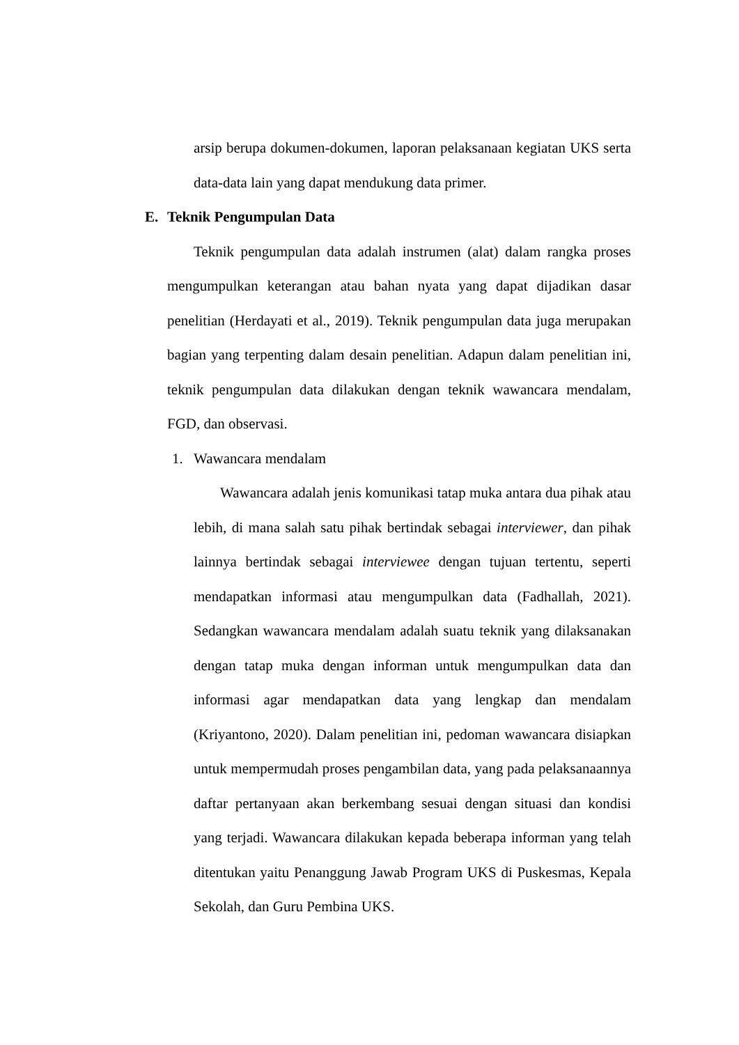arsip berupa dokumen-dokumen, laporan pelaksanaan kegiatan UKS serta data-data lain yang dapat mendukung data primer.
E. Teknik Pengumpulan Data
Teknik pengumpulan data adalah instrumen (alat) dalam rangka proses mengumpulkan keterangan atau bahan nyata yang dapat dijadikan dasar penelitian (Herdayati et al., 2019). Teknik pengumpulan data juga merupakan bagian yang terpenting dalam desain penelitian. Adapun dalam penelitian ini, teknik pengumpulan data dilakukan dengan teknik wawancara mendalam, FGD, dan observasi.
1. Wawancara mendalam
Wawancara adalah jenis komunikasi tatap muka antara dua pihak atau lebih, di mana salah satu pihak bertindak sebagai interviewer, dan pihak lainnya bertindak sebagai interviewee dengan tujuan tertentu, seperti mendapatkan informasi atau mengumpulkan data (Fadhallah, 2021). Sedangkan wawancara mendalam adalah suatu teknik yang dilaksanakan dengan tatap muka dengan informan untuk mengumpulkan data dan informasi agar mendapatkan data yang lengkap dan mendalam (Kriyantono, 2020). Dalam penelitian ini, pedoman wawancara disiapkan untuk mempermudah proses pengambilan data, yang pada pelaksanaannya daftar pertanyaan akan berkembang sesuai dengan situasi dan kondisi yang terjadi. Wawancara dilakukan kepada beberapa informan yang telah ditentukan yaitu Penanggung Jawab Program UKS di Puskesmas, Kepala Sekolah, dan Guru Pembina UKS.